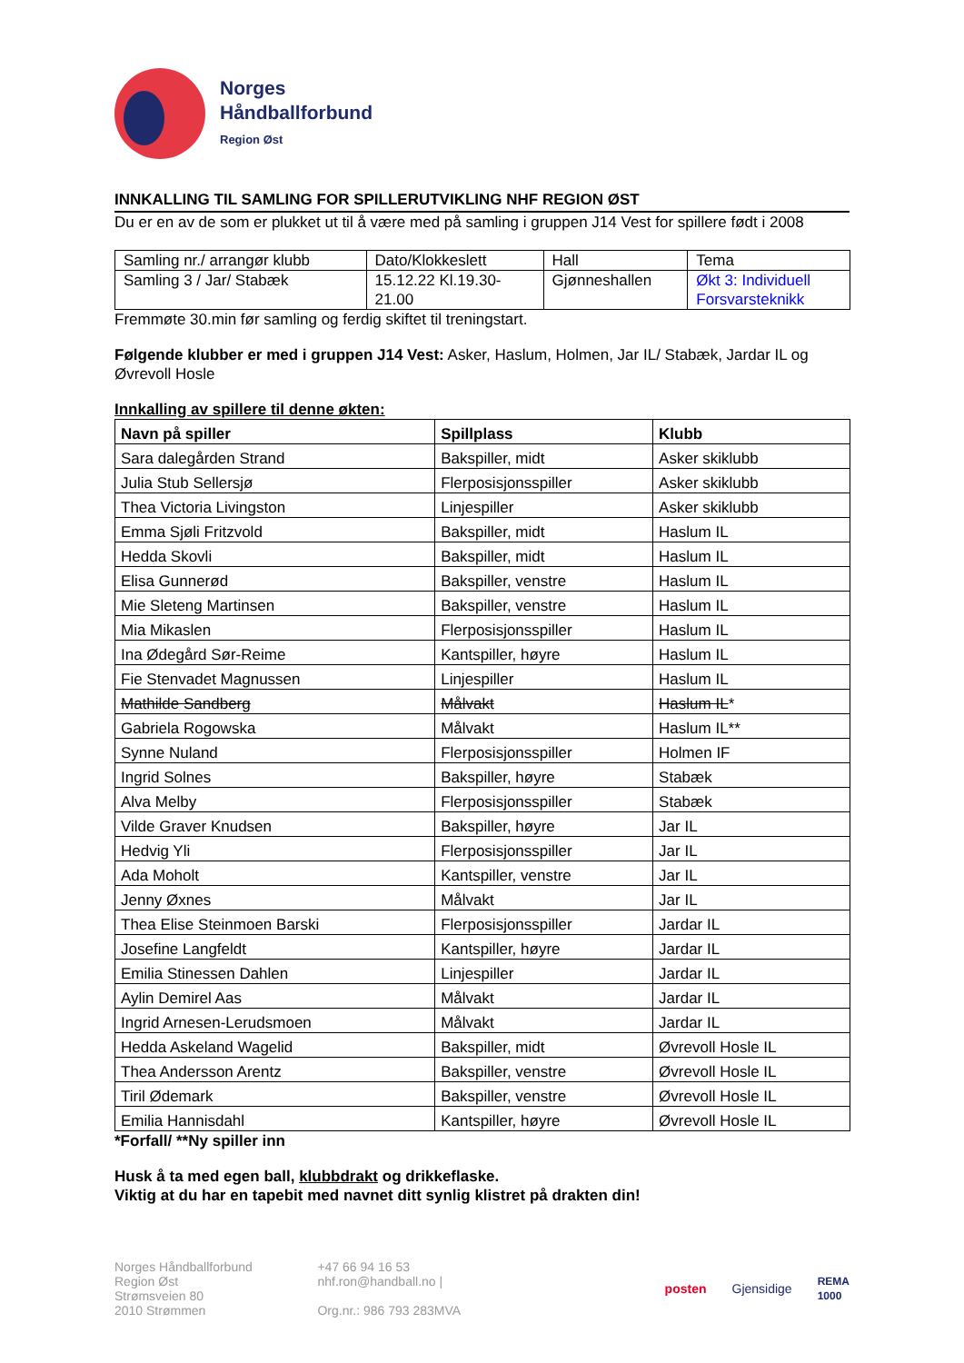Norges
Håndballforbund
Region Øst
INNKALLING TIL SAMLING FOR SPILLERUTVIKLING NHF REGION ØST
Du er en av de som er plukket ut til å være med på samling i gruppen J14 Vest for spillere født i 2008
| Samling nr./ arrangør klubb | Dato/Klokkeslett | Hall | Tema |
| Samling 3 / Jar/ Stabæk | 15.12.22 Kl.19.30- 21.00 | Gjønneshallen | Økt 3: Individuell Forsvarsteknikk |
Fremmøte 30.min før samling og ferdig skiftet til treningstart.
Følgende klubber er med i gruppen J14 Vest: Asker, Haslum, Holmen, Jar IL/ Stabæk, Jardar IL og Øvrevoll Hosle
Innkalling av spillere til denne økten:
| Navn på spiller | Spillplass | Klubb |
| --- | --- | --- |
| Sara dalegården Strand | Bakspiller, midt | Asker skiklubb |
| Julia Stub Sellersjø | Flerposisjonsspiller | Asker skiklubb |
| Thea Victoria Livingston | Linjespiller | Asker skiklubb |
| Emma Sjøli Fritzvold | Bakspiller, midt | Haslum IL |
| Hedda Skovli | Bakspiller, midt | Haslum IL |
| Elisa Gunnerød | Bakspiller, venstre | Haslum IL |
| Mie Sleteng Martinsen | Bakspiller, venstre | Haslum IL |
| Mia Mikaslen | Flerposisjonsspiller | Haslum IL |
| Ina Ødegård Sør-Reime | Kantspiller, høyre | Haslum IL |
| Fie Stenvadet Magnussen | Linjespiller | Haslum IL |
| Mathilde Sandberg | Målvakt | Haslum IL * |
| Gabriela Rogowska | Målvakt | Haslum IL** |
| Synne Nuland | Flerposisjonsspiller | Holmen IF |
| Ingrid Solnes | Bakspiller, høyre | Stabæk |
| Alva Melby | Flerposisjonsspiller | Stabæk |
| Vilde Graver Knudsen | Bakspiller, høyre | Jar IL |
| Hedvig Yli | Flerposisjonsspiller | Jar IL |
| Ada Moholt | Kantspiller, venstre | Jar IL |
| Jenny Øxnes | Målvakt | Jar IL |
| Thea Elise Steinmoen Barski | Flerposisjonsspiller | Jardar IL |
| Josefine Langfeldt | Kantspiller, høyre | Jardar IL |
| Emilia Stinessen Dahlen | Linjespiller | Jardar IL |
| Aylin Demirel Aas | Målvakt | Jardar IL |
| Ingrid Arnesen-Lerudsmoen | Målvakt | Jardar IL |
| Hedda Askeland Wagelid | Bakspiller, midt | Øvrevoll Hosle IL |
| Thea Andersson Arentz | Bakspiller, venstre | Øvrevoll Hosle IL |
| Tiril Ødemark | Bakspiller, venstre | Øvrevoll Hosle IL |
| Emilia Hannisdahl | Kantspiller, høyre | Øvrevoll Hosle IL |
*Forfall/ **Ny spiller inn
Husk å ta med egen ball, klubbdrakt og drikkeflaske.
Viktig at du har en tapebit med navnet ditt synlig klistret på drakten din!
Norges Håndballforbund
Region Øst
Strømsveien 80
2010 Strømmen
+47 66 94 16 53
nhf.ron@handball.no |
Org.nr.: 986 793 283MVA
posten Gjensidige
REMA
1000